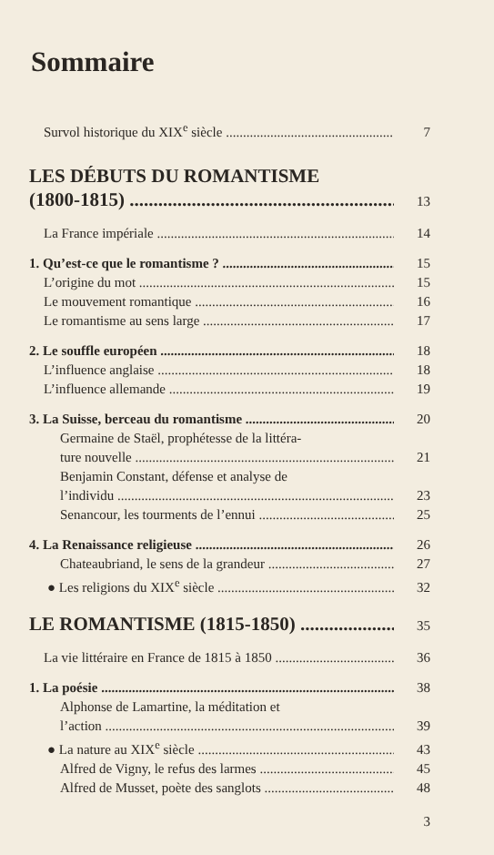Sommaire
Survol historique du XIX<sup>e</sup> siècle 7
LES DÉBUTS DU ROMANTISME
(1800-1815) 13
La France impériale 14
1. Qu’est-ce que le romantisme ? 15
L’origine du mot 15
Le mouvement romantique 16
Le romantisme au sens large 17
2. Le souffle européen 18
L’influence anglaise 18
L’influence allemande 19
3. La Suisse, berceau du romantisme 20
Germaine de Staël, prophétesse de la littéra-
ture nouvelle 21
Benjamin Constant, défense et analyse de
l’individu 23
Senancour, les tourments de l’ennui 25
4. La Renaissance religieuse 26
Chateaubriand, le sens de la grandeur 27
● Les religions du XIX<sup>e</sup> siècle 32
LE ROMANTISME (1815-1850) 35
La vie littéraire en France de 1815 à 1850 36
1. La poésie 38
Alphonse de Lamartine, la méditation et
l’action 39
● La nature au XIX<sup>e</sup> siècle 43
Alfred de Vigny, le refus des larmes 45
Alfred de Musset, poète des sanglots 48
3